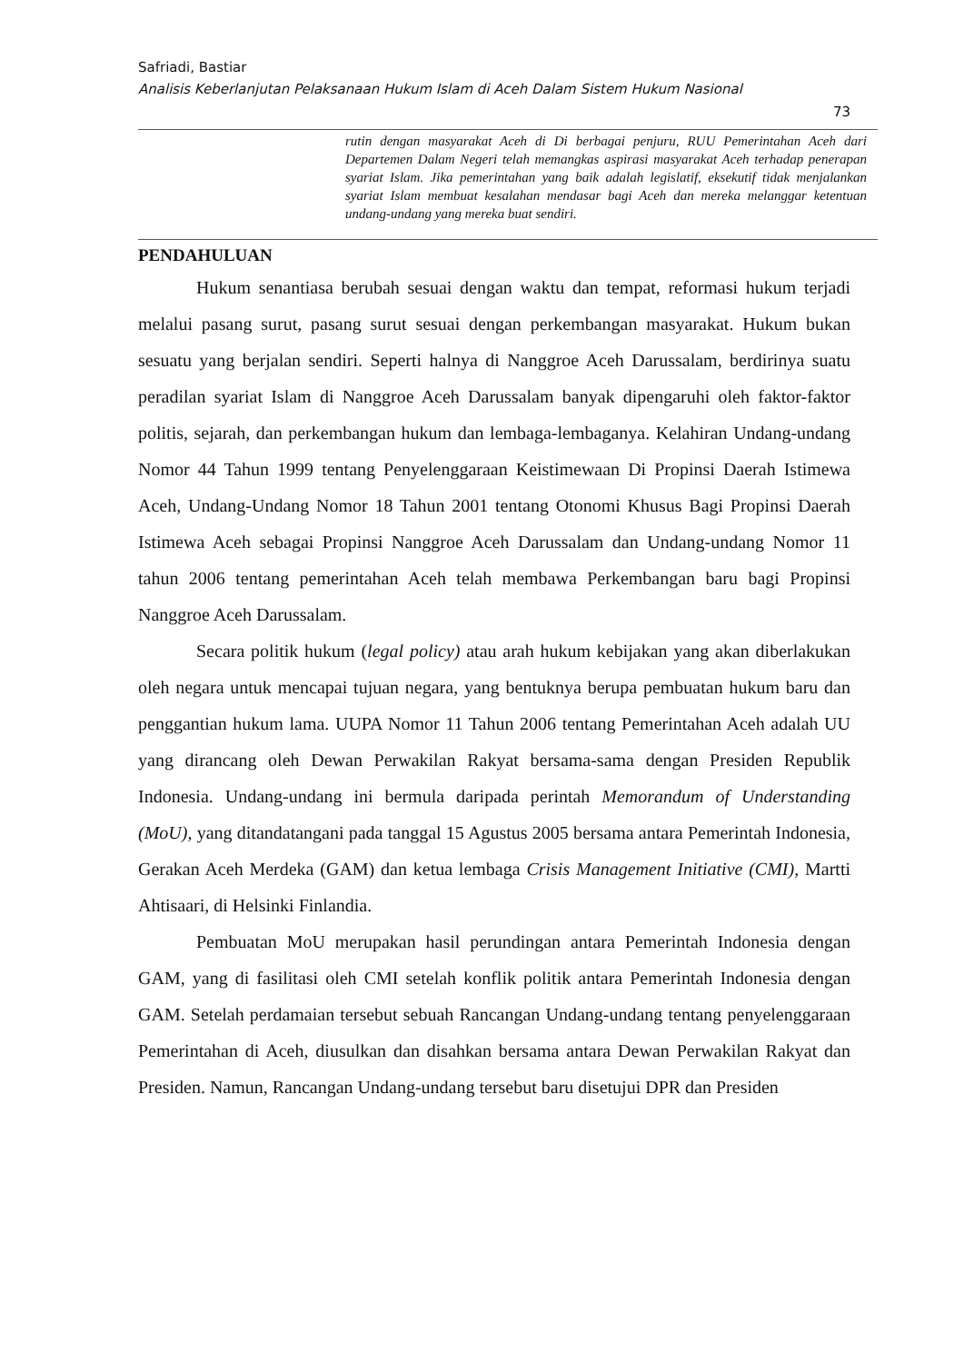Safriadi, Bastiar
Analisis Keberlanjutan Pelaksanaan Hukum Islam di Aceh Dalam Sistem Hukum Nasional
73
rutin dengan masyarakat Aceh di Di berbagai penjuru, RUU Pemerintahan Aceh dari Departemen Dalam Negeri telah memangkas aspirasi masyarakat Aceh terhadap penerapan syariat Islam. Jika pemerintahan yang baik adalah legislatif, eksekutif tidak menjalankan syariat Islam membuat kesalahan mendasar bagi Aceh dan mereka melanggar ketentuan undang-undang yang mereka buat sendiri.
PENDAHULUAN
Hukum senantiasa berubah sesuai dengan waktu dan tempat, reformasi hukum terjadi melalui pasang surut, pasang surut sesuai dengan perkembangan masyarakat. Hukum bukan sesuatu yang berjalan sendiri. Seperti halnya di Nanggroe Aceh Darussalam, berdirinya suatu peradilan syariat Islam di Nanggroe Aceh Darussalam banyak dipengaruhi oleh faktor-faktor politis, sejarah, dan perkembangan hukum dan lembaga-lembaganya. Kelahiran Undang-undang Nomor 44 Tahun 1999 tentang Penyelenggaraan Keistimewaan Di Propinsi Daerah Istimewa Aceh, Undang-Undang Nomor 18 Tahun 2001 tentang Otonomi Khusus Bagi Propinsi Daerah Istimewa Aceh sebagai Propinsi Nanggroe Aceh Darussalam dan Undang-undang Nomor 11 tahun 2006 tentang pemerintahan Aceh telah membawa Perkembangan baru bagi Propinsi Nanggroe Aceh Darussalam.
Secara politik hukum (legal policy) atau arah hukum kebijakan yang akan diberlakukan oleh negara untuk mencapai tujuan negara, yang bentuknya berupa pembuatan hukum baru dan penggantian hukum lama. UUPA Nomor 11 Tahun 2006 tentang Pemerintahan Aceh adalah UU yang dirancang oleh Dewan Perwakilan Rakyat bersama-sama dengan Presiden Republik Indonesia. Undang-undang ini bermula daripada perintah Memorandum of Understanding (MoU), yang ditandatangani pada tanggal 15 Agustus 2005 bersama antara Pemerintah Indonesia, Gerakan Aceh Merdeka (GAM) dan ketua lembaga Crisis Management Initiative (CMI), Martti Ahtisaari, di Helsinki Finlandia.
Pembuatan MoU merupakan hasil perundingan antara Pemerintah Indonesia dengan GAM, yang di fasilitasi oleh CMI setelah konflik politik antara Pemerintah Indonesia dengan GAM. Setelah perdamaian tersebut sebuah Rancangan Undang-undang tentang penyelenggaraan Pemerintahan di Aceh, diusulkan dan disahkan bersama antara Dewan Perwakilan Rakyat dan Presiden. Namun, Rancangan Undang-undang tersebut baru disetujui DPR dan Presiden